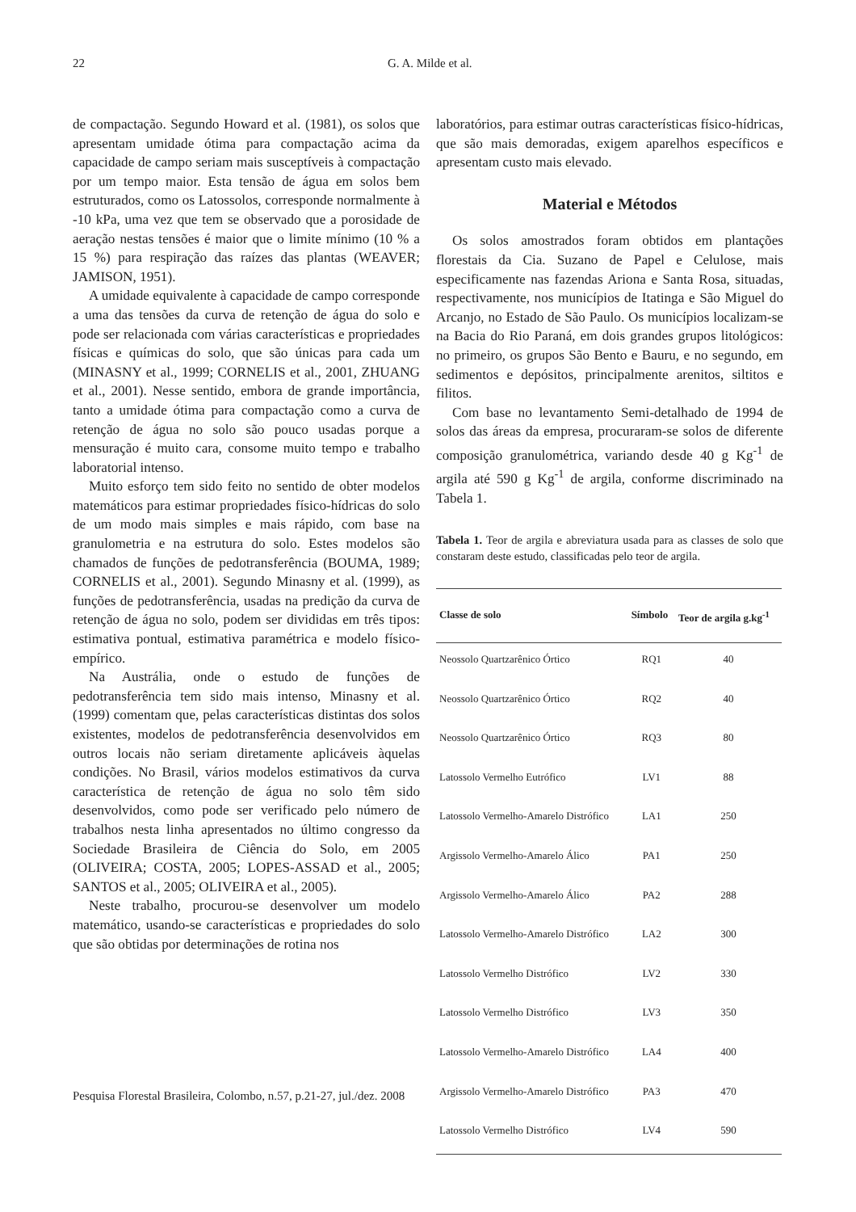22 G. A. Milde et al.
de compactação. Segundo Howard et al. (1981), os solos que apresentam umidade ótima para compactação acima da capacidade de campo seriam mais susceptíveis à compactação por um tempo maior. Esta tensão de água em solos bem estruturados, como os Latossolos, corresponde normalmente à -10 kPa, uma vez que tem se observado que a porosidade de aeração nestas tensões é maior que o limite mínimo (10 % a 15 %) para respiração das raízes das plantas (WEAVER; JAMISON, 1951).
A umidade equivalente à capacidade de campo corresponde a uma das tensões da curva de retenção de água do solo e pode ser relacionada com várias características e propriedades físicas e químicas do solo, que são únicas para cada um (MINASNY et al., 1999; CORNELIS et al., 2001, ZHUANG et al., 2001). Nesse sentido, embora de grande importância, tanto a umidade ótima para compactação como a curva de retenção de água no solo são pouco usadas porque a mensuração é muito cara, consome muito tempo e trabalho laboratorial intenso.
Muito esforço tem sido feito no sentido de obter modelos matemáticos para estimar propriedades físico-hídricas do solo de um modo mais simples e mais rápido, com base na granulometria e na estrutura do solo. Estes modelos são chamados de funções de pedotransferência (BOUMA, 1989; CORNELIS et al., 2001). Segundo Minasny et al. (1999), as funções de pedotransferência, usadas na predição da curva de retenção de água no solo, podem ser divididas em três tipos: estimativa pontual, estimativa paramétrica e modelo físico-empírico.
Na Austrália, onde o estudo de funções de pedotransferência tem sido mais intenso, Minasny et al. (1999) comentam que, pelas características distintas dos solos existentes, modelos de pedotransferência desenvolvidos em outros locais não seriam diretamente aplicáveis àquelas condições. No Brasil, vários modelos estimativos da curva característica de retenção de água no solo têm sido desenvolvidos, como pode ser verificado pelo número de trabalhos nesta linha apresentados no último congresso da Sociedade Brasileira de Ciência do Solo, em 2005 (OLIVEIRA; COSTA, 2005; LOPES-ASSAD et al., 2005; SANTOS et al., 2005; OLIVEIRA et al., 2005).
Neste trabalho, procurou-se desenvolver um modelo matemático, usando-se características e propriedades do solo que são obtidas por determinações de rotina nos
laboratórios, para estimar outras características físico-hídricas, que são mais demoradas, exigem aparelhos específicos e apresentam custo mais elevado.
Material e Métodos
Os solos amostrados foram obtidos em plantações florestais da Cia. Suzano de Papel e Celulose, mais especificamente nas fazendas Ariona e Santa Rosa, situadas, respectivamente, nos municípios de Itatinga e São Miguel do Arcanjo, no Estado de São Paulo. Os municípios localizam-se na Bacia do Rio Paraná, em dois grandes grupos litológicos: no primeiro, os grupos São Bento e Bauru, e no segundo, em sedimentos e depósitos, principalmente arenitos, siltitos e filitos.
Com base no levantamento Semi-detalhado de 1994 de solos das áreas da empresa, procuraram-se solos de diferente composição granulométrica, variando desde 40 g Kg<sup>-1</sup> de argila até 590 g Kg<sup>-1</sup> de argila, conforme discriminado na Tabela 1.
Tabela 1. Teor de argila e abreviatura usada para as classes de solo que constaram deste estudo, classificadas pelo teor de argila.
| Classe de solo | Símbolo | Teor de argila g.kg<sup>-1</sup> |
| --- | --- | --- |
| Neossolo Quartzarênico Órtico | RQ1 | 40 |
| Neossolo Quartzarênico Órtico | RQ2 | 40 |
| Neossolo Quartzarênico Órtico | RQ3 | 80 |
| Latossolo Vermelho Eutrófico | LV1 | 88 |
| Latossolo Vermelho-Amarelo Distrófico | LA1 | 250 |
| Argissolo Vermelho-Amarelo Álico | PA1 | 250 |
| Argissolo Vermelho-Amarelo Álico | PA2 | 288 |
| Latossolo Vermelho-Amarelo Distrófico | LA2 | 300 |
| Latossolo Vermelho Distrófico | LV2 | 330 |
| Latossolo Vermelho Distrófico | LV3 | 350 |
| Latossolo Vermelho-Amarelo Distrófico | LA4 | 400 |
| Argissolo Vermelho-Amarelo Distrófico | PA3 | 470 |
| Latossolo Vermelho Distrófico | LV4 | 590 |
Pesquisa Florestal Brasileira, Colombo, n.57, p.21-27, jul./dez. 2008